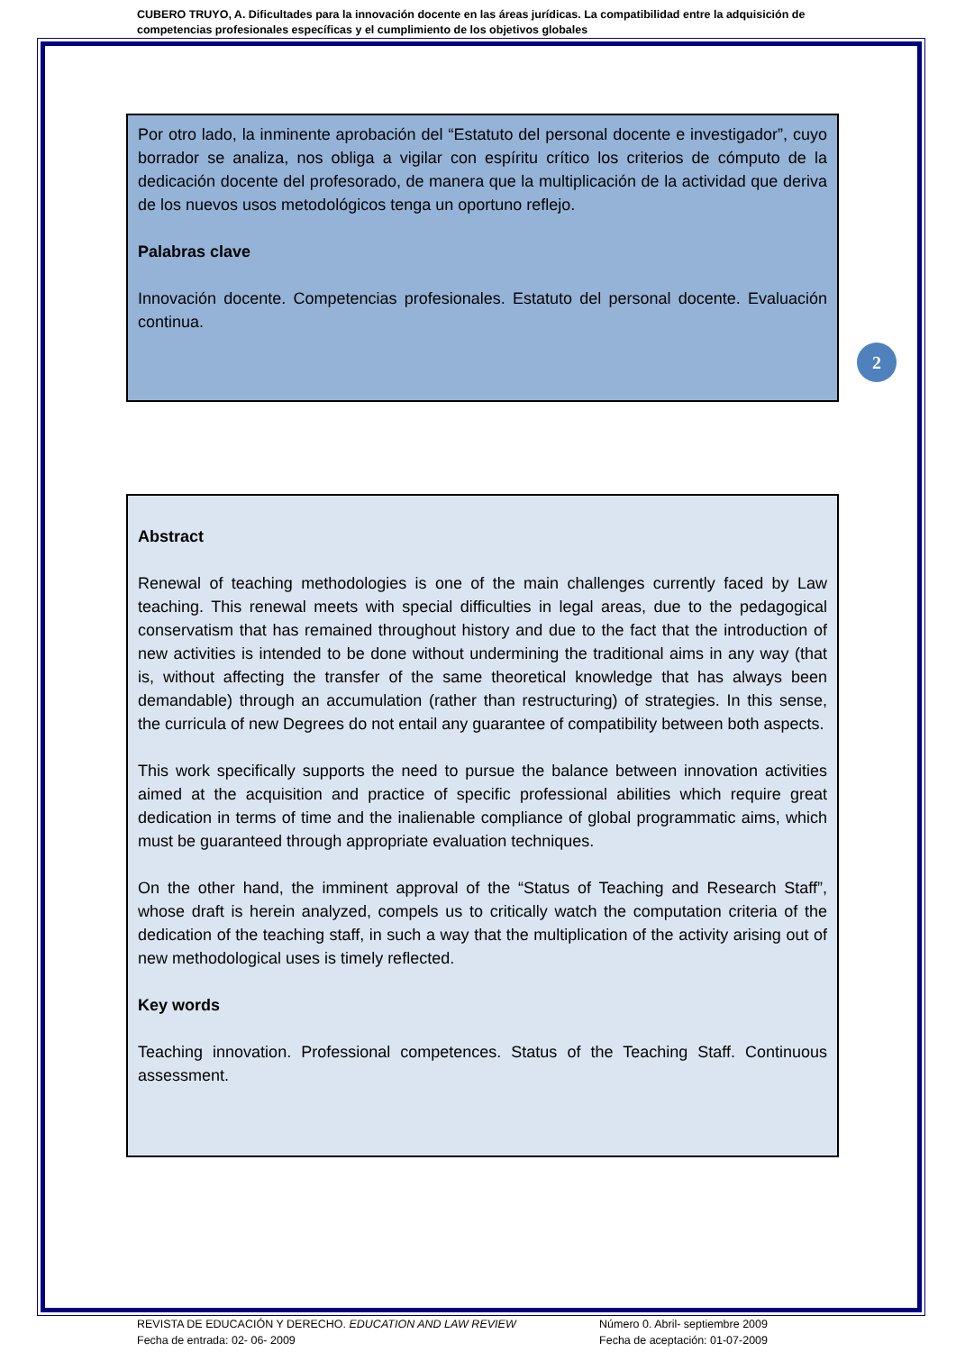CUBERO TRUYO, A. Dificultades para la innovación docente en las áreas jurídicas. La compatibilidad entre la adquisición de competencias profesionales específicas y el cumplimiento de los objetivos globales
Por otro lado, la inminente aprobación del “Estatuto del personal docente e investigador”, cuyo borrador se analiza, nos obliga a vigilar con espíritu crítico los criterios de cómputo de la dedicación docente del profesorado, de manera que la multiplicación de la actividad que deriva de los nuevos usos metodológicos tenga un oportuno reflejo.
Palabras clave
Innovación docente. Competencias profesionales. Estatuto del personal docente. Evaluación continua.
2
Abstract
Renewal of teaching methodologies is one of the main challenges currently faced by Law teaching. This renewal meets with special difficulties in legal areas, due to the pedagogical conservatism that has remained throughout history and due to the fact that the introduction of new activities is intended to be done without undermining the traditional aims in any way (that is, without affecting the transfer of the same theoretical knowledge that has always been demandable) through an accumulation (rather than restructuring) of strategies. In this sense, the curricula of new Degrees do not entail any guarantee of compatibility between both aspects.
This work specifically supports the need to pursue the balance between innovation activities aimed at the acquisition and practice of specific professional abilities which require great dedication in terms of time and the inalienable compliance of global programmatic aims, which must be guaranteed through appropriate evaluation techniques.
On the other hand, the imminent approval of the “Status of Teaching and Research Staff”, whose draft is herein analyzed, compels us to critically watch the computation criteria of the dedication of the teaching staff, in such a way that the multiplication of the activity arising out of new methodological uses is timely reflected.
Key words
Teaching innovation. Professional competences. Status of the Teaching Staff. Continuous assessment.
REVISTA DE EDUCACIÓN Y DERECHO. EDUCATION AND LAW REVIEW
Fecha de entrada: 02- 06- 2009
Número 0. Abril- septiembre 2009
Fecha de aceptación: 01-07-2009